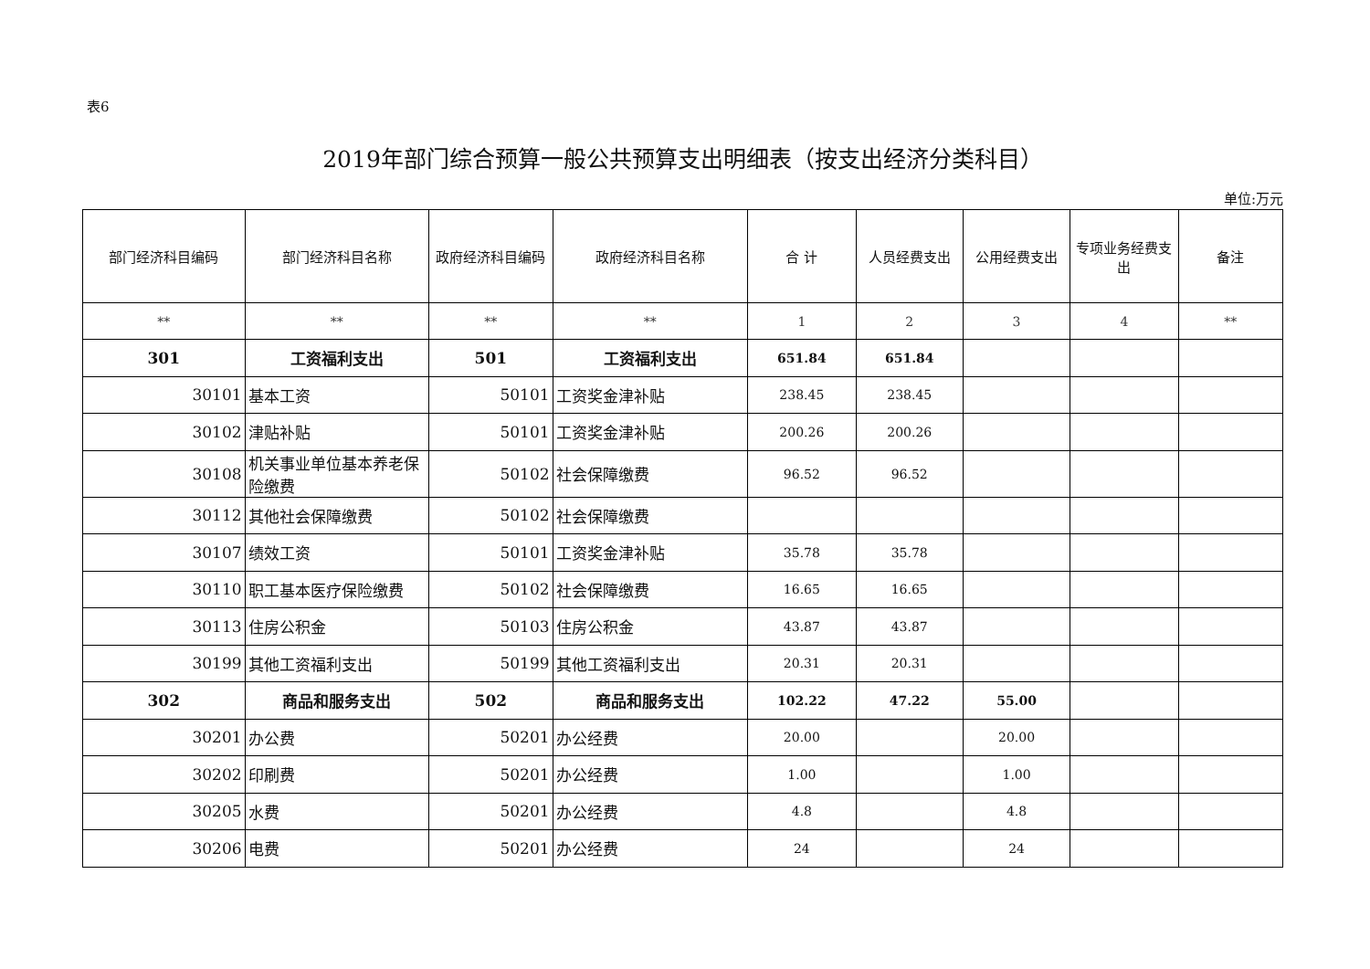表6
2019年部门综合预算一般公共预算支出明细表（按支出经济分类科目）
单位:万元
| 部门经济科目编码 | 部门经济科目名称 | 政府经济科目编码 | 政府经济科目名称 | 合 计 | 人员经费支出 | 公用经费支出 | 专项业务经费支出 | 备注 |
| --- | --- | --- | --- | --- | --- | --- | --- | --- |
| ** | ** | ** | ** | 1 | 2 | 3 | 4 | ** |
| 301 | 工资福利支出 | 501 | 工资福利支出 | 651.84 | 651.84 | | | |
| 30101 | 基本工资 | 50101 | 工资奖金津补贴 | 238.45 | 238.45 | | | |
| 30102 | 津贴补贴 | 50101 | 工资奖金津补贴 | 200.26 | 200.26 | | | |
| 30108 | 机关事业单位基本养老保险缴费 | 50102 | 社会保障缴费 | 96.52 | 96.52 | | | |
| 30112 | 其他社会保障缴费 | 50102 | 社会保障缴费 | | | | | |
| 30107 | 绩效工资 | 50101 | 工资奖金津补贴 | 35.78 | 35.78 | | | |
| 30110 | 职工基本医疗保险缴费 | 50102 | 社会保障缴费 | 16.65 | 16.65 | | | |
| 30113 | 住房公积金 | 50103 | 住房公积金 | 43.87 | 43.87 | | | |
| 30199 | 其他工资福利支出 | 50199 | 其他工资福利支出 | 20.31 | 20.31 | | | |
| 302 | 商品和服务支出 | 502 | 商品和服务支出 | 102.22 | 47.22 | 55.00 | | |
| 30201 | 办公费 | 50201 | 办公经费 | 20.00 | | 20.00 | | |
| 30202 | 印刷费 | 50201 | 办公经费 | 1.00 | | 1.00 | | |
| 30205 | 水费 | 50201 | 办公经费 | 4.8 | | 4.8 | | |
| 30206 | 电费 | 50201 | 办公经费 | 24 | | 24 | | |